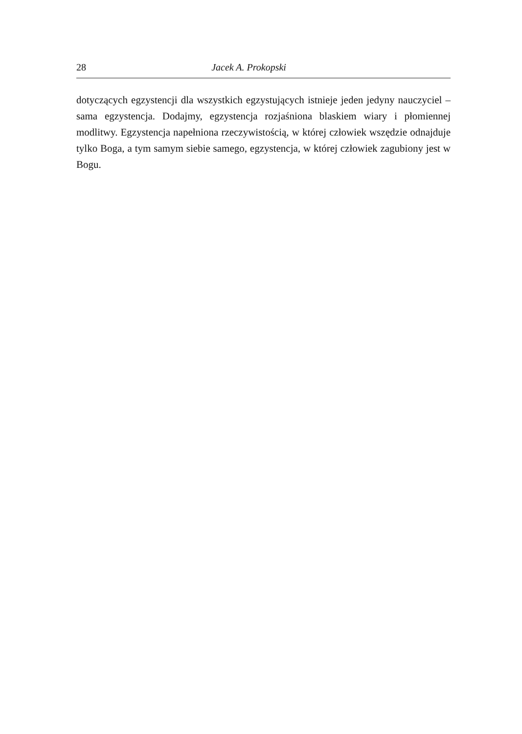28 Jacek A. Prokopski
dotyczących egzystencji dla wszystkich egzystujących istnieje jeden jedyny nauczyciel – sama egzystencja. Dodajmy, egzystencja rozjaśniona blaskiem wiary i płomiennej modlitwy. Egzystencja napełniona rzeczywistością, w której człowiek wszędzie odnajduje tylko Boga, a tym samym siebie samego, egzystencja, w której człowiek zagubiony jest w Bogu.